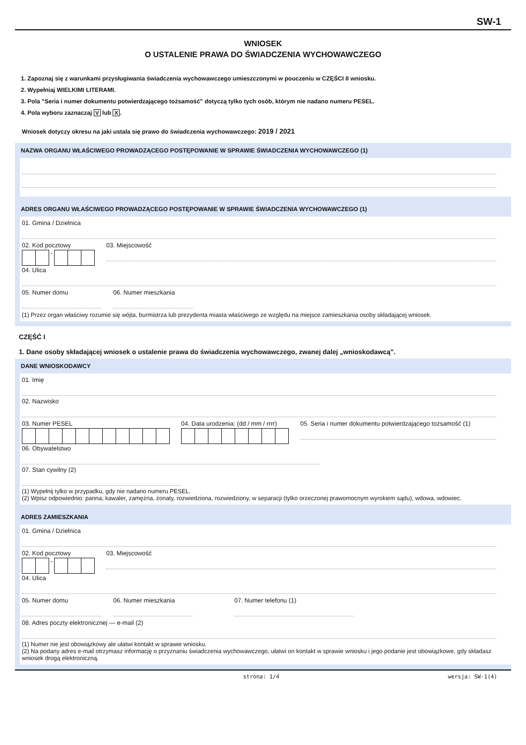SW-1
WNIOSEK
O USTALENIE PRAWA DO ŚWIADCZENIA WYCHOWAWCZEGO
1. Zapoznaj się z warunkami przysługiwania świadczenia wychowawczego umieszczonymi w pouczeniu w CZĘŚCI II wniosku.
2. Wypełniaj WIELKIMI LITERAMI.
3. Pola "Seria i numer dokumentu potwierdzającego tożsamość" dotyczą tylko tych osób, którym nie nadano numeru PESEL.
4. Pola wyboru zaznaczaj V lub X.
Wniosek dotyczy okresu na jaki ustala się prawo do świadczenia wychowawczego: 2019 / 2021
NAZWA ORGANU WŁAŚCIWEGO PROWADZĄCEGO POSTĘPOWANIE W SPRAWIE ŚWIADCZENIA WYCHOWAWCZEGO (1)
ADRES ORGANU WŁAŚCIWEGO PROWADZĄCEGO POSTĘPOWANIE W SPRAWIE ŚWIADCZENIA WYCHOWAWCZEGO (1)
01. Gmina / Dzielnica
02. Kod pocztowy
-
03. Miejscowość
04. Ulica
05. Numer domu 06. Numer mieszkania
(1) Przez organ właściwy rozumie się wójta, burmistrza lub prezydenta miasta właściwego ze względu na miejsce zamieszkania osoby składającej wniosek.
CZĘŚĆ I
1. Dane osoby składającej wniosek o ustalenie prawa do świadczenia wychowawczego, zwanej dalej „wnioskodawcą".
DANE WNIOSKODAWCY
01. Imię
02. Nazwisko
03. Numer PESEL 04. Data urodzenia: (dd / mm / rrrr)
05. Seria i numer dokumentu potwierdzającego tożsamość (1)
06. Obywatelstwo
07. Stan cywilny (2)
(1) Wypełnij tylko w przypadku, gdy nie nadano numeru PESEL.
(2) Wpisz odpowiednio: panna, kawaler, zamężna, żonaty, rozwiedziona, rozwiedziony, w separacji (tylko orzeczonej prawomocnym wyrokiem sądu), wdowa, wdowiec.
ADRES ZAMIESZKANIA
01. Gmina / Dzielnica
02. Kod pocztowy
-
03. Miejscowość
04. Ulica
05. Numer domu 06. Numer mieszkania 07. Numer telefonu (1)
08. Adres poczty elektronicznej — e-mail (2)
(1) Numer nie jest obowiązkowy ale ułatwi kontakt w sprawie wniosku.
(2) Na podany adres e-mail otrzymasz informację o przyznaniu świadczenia wychowawczego, ułatwi on kontakt w sprawie wniosku i jego podanie jest obowiązkowe, gdy składasz wniosek drogą elektroniczną.
strona: 1/4 wersja: SW-1(4)